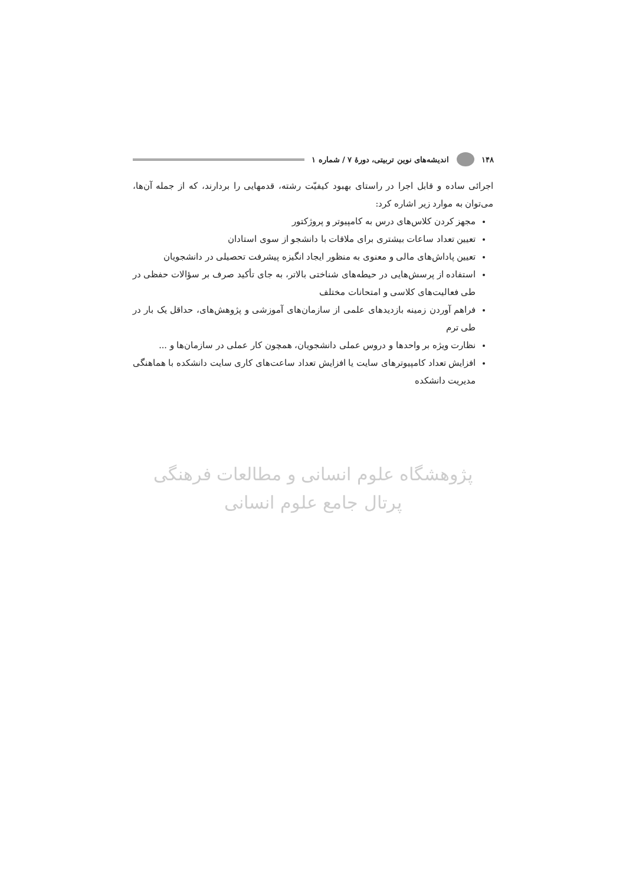۱۴۸ اندیشه‌های نوین تربیتی، دورهٔ ۷ / شماره ۱
اجرائی ساده و قابل اجرا در راستای بهبود کیفیّت رشته، قدمهایی را بردارند، که از جمله آن‌ها، می‌توان به موارد زیر اشاره کرد:
مجهز کردن کلاس‌های درس به کامپیوتر و پروژکتور
تعیین تعداد ساعات بیشتری برای ملاقات با دانشجو از سوی استادان
تعیین پاداش‌های مالی و معنوی به منظور ایجاد انگیزه پیشرفت تحصیلی در دانشجویان
استفاده از پرسش‌هایی در حیطه‌های شناختی بالاتر، به جای تأکید صرف بر سؤالات حفظی در طی فعالیت‌های کلاسی و امتحانات مختلف
فراهم آوردن زمینه بازدیدهای علمی از سازمان‌های آموزشی و پژوهش‌های، حداقل یک بار در طی ترم
نظارت ویژه بر واحدها و دروس عملی دانشجویان، همچون کار عملی در سازمان‌ها و ...
افزایش تعداد کامپیوترهای سایت یا افزایش تعداد ساعت‌های کاری سایت دانشکده با هماهنگی مدیریت دانشکده
پژوهشگاه علوم انسانی و مطالعات فرهنگی
پرتال جامع علوم انسانی